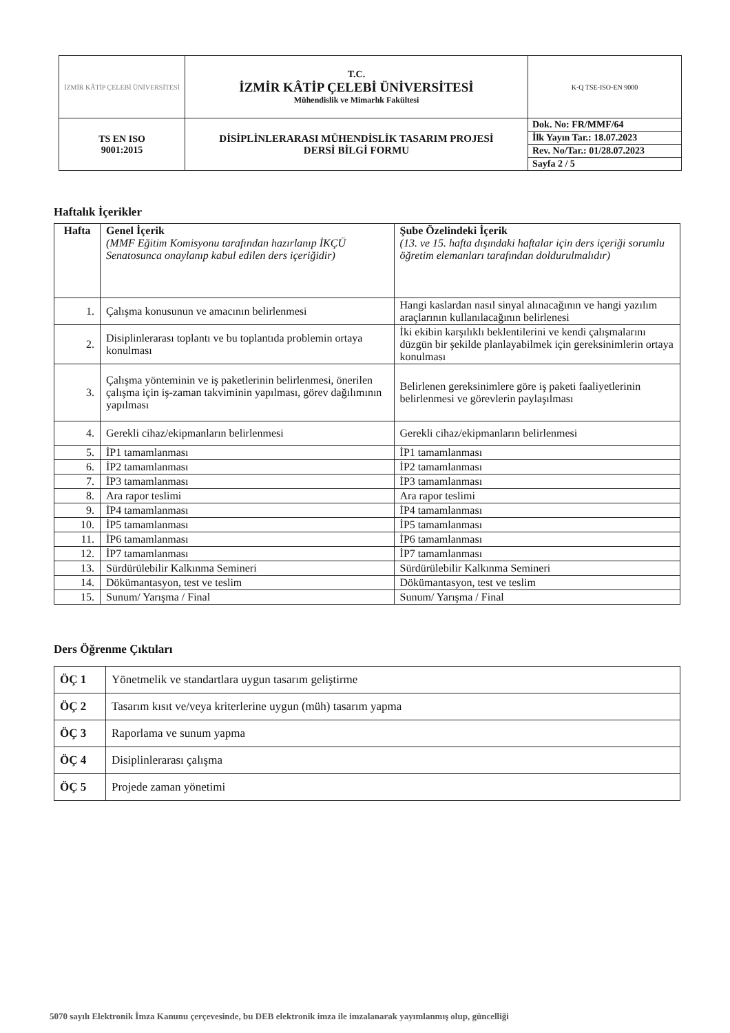| İZMİR KÂTİP ÇELEBİ ÜNİVERSİTESİ | T.C. İZMİR KÂTİP ÇELEBİ ÜNİVERSİTESİ Mühendislik ve Mimarlık Fakültesi | K-Q TSE-ISO-EN 9000 |
| TS EN ISO 9001:2015 | DİSİPLİNLERARASI MÜHENDİSLİK TASARIM PROJESİ DERSİ BİLGİ FORMU | / Dok. No: FR/MMF/64 / / İlk Yayın Tar.: 18.07.2023 / / Rev. No/Tar.: 01/28.07.2023 / / Sayfa 2 / 5 / |
Haftalık İçerikler
| Hafta | Genel İçerik (MMF Eğitim Komisyonu tarafından hazırlanıp İKÇÜ Senatosunca onaylanıp kabul edilen ders içeriğidir) | Şube Özelindeki İçerik (13. ve 15. hafta dışındaki haftalar için ders içeriği sorumlu öğretim elemanları tarafından doldurulmalıdır) |
| 1. | Çalışma konusunun ve amacının belirlenmesi | Hangi kaslardan nasıl sinyal alınacağının ve hangi yazılım araçlarının kullanılacağının belirlenesi |
| 2. | Disiplinlerarası toplantı ve bu toplantıda problemin ortaya konulması | İki ekibin karşılıklı beklentilerini ve kendi çalışmalarını düzgün bir şekilde planlayabilmek için gereksinimlerin ortaya konulması |
| 3. | Çalışma yönteminin ve iş paketlerinin belirlenmesi, önerilen çalışma için iş-zaman takviminin yapılması, görev dağılımının yapılması | Belirlenen gereksinimlere göre iş paketi faaliyetlerinin belirlenmesi ve görevlerin paylaşılması |
| 4. | Gerekli cihaz/ekipmanların belirlenmesi | Gerekli cihaz/ekipmanların belirlenmesi |
| 5. | İP1 tamamlanması | İP1 tamamlanması |
| 6. | İP2 tamamlanması | İP2 tamamlanması |
| 7. | İP3 tamamlanması | İP3 tamamlanması |
| 8. | Ara rapor teslimi | Ara rapor teslimi |
| 9. | İP4 tamamlanması | İP4 tamamlanması |
| 10. | İP5 tamamlanması | İP5 tamamlanması |
| 11. | İP6 tamamlanması | İP6 tamamlanması |
| 12. | İP7 tamamlanması | İP7 tamamlanması |
| 13. | Sürdürülebilir Kalkınma Semineri | Sürdürülebilir Kalkınma Semineri |
| 14. | Dökümantasyon, test ve teslim | Dökümantasyon, test ve teslim |
| 15. | Sunum/ Yarışma / Final | Sunum/ Yarışma / Final |
Ders Öğrenme Çıktıları
| ÖÇ 1 | Yönetmelik ve standartlara uygun tasarım geliştirme |
| ÖÇ 2 | Tasarım kısıt ve/veya kriterlerine uygun (müh) tasarım yapma |
| ÖÇ 3 | Raporlama ve sunum yapma |
| ÖÇ 4 | Disiplinlerarası çalışma |
| ÖÇ 5 | Projede zaman yönetimi |
5070 sayılı Elektronik İmza Kanunu çerçevesinde, bu DEB elektronik imza ile imzalanarak yayımlanmış olup, güncelliği